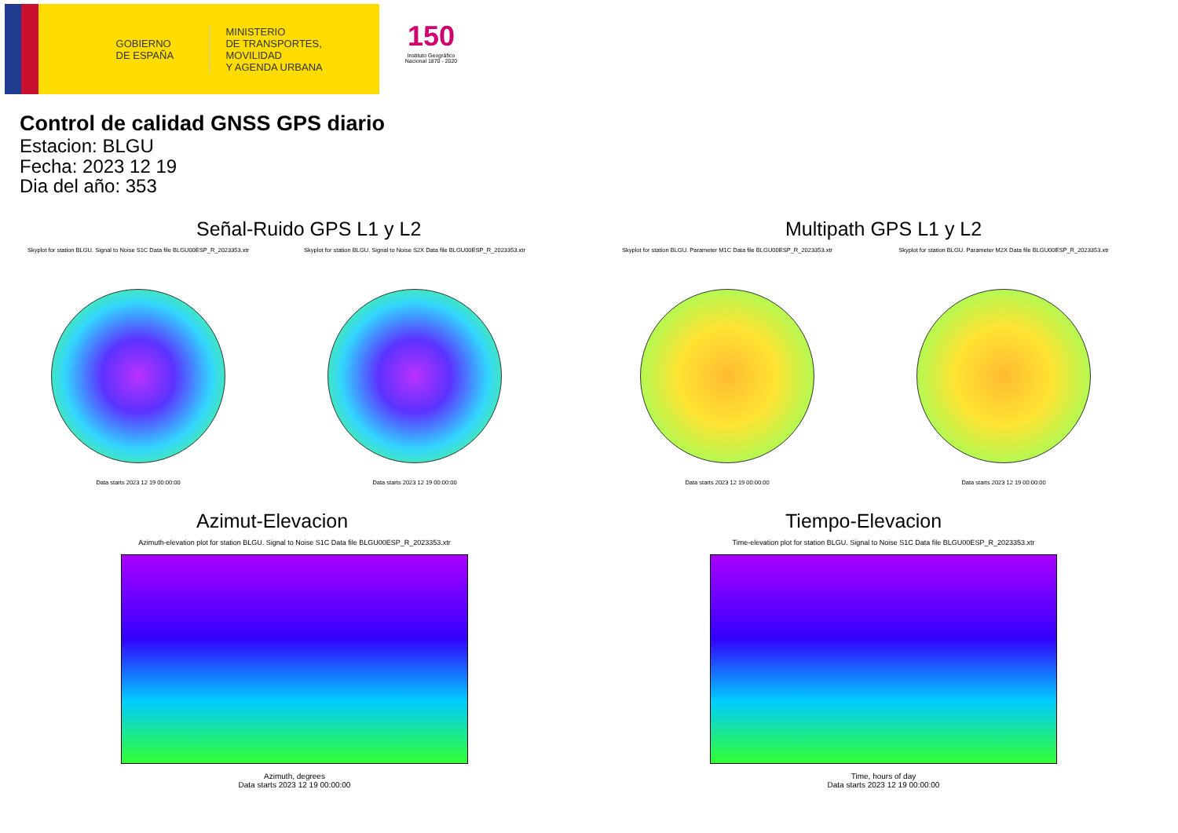GOBIERNO
DE ESPAÑA
MINISTERIO
DE TRANSPORTES, MOVILIDAD
Y AGENDA URBANA
150
Instituto Geográfico
Nacional 1870 - 2020
Control de calidad GNSS GPS diario
Estacion: BLGU
Fecha: 2023 12 19
Dia del año: 353
Señal-Ruido GPS L1 y L2
Skyplot for station BLGU. Signal to Noise S1C Data file BLGU00ESP_R_2023353.xtr
Data starts 2023 12 19 00:00:00
Skyplot for station BLGU. Signal to Noise S2X Data file BLGU00ESP_R_2023353.xtr
Data starts 2023 12 19 00:00:00
Multipath GPS L1 y L2
Skyplot for station BLGU. Parameter M1C Data file BLGU00ESP_R_2023353.xtr
Data starts 2023 12 19 00:00:00
Skyplot for station BLGU. Parameter M2X Data file BLGU00ESP_R_2023353.xtr
Data starts 2023 12 19 00:00:00
Azimut-Elevacion
Azimuth-elevation plot for station BLGU. Signal to Noise S1C Data file BLGU00ESP_R_2023353.xtr
Azimuth, degrees
Data starts 2023 12 19 00:00:00
Tiempo-Elevacion
Time-elevation plot for station BLGU. Signal to Noise S1C Data file BLGU00ESP_R_2023353.xtr
Time, hours of day
Data starts 2023 12 19 00:00:00